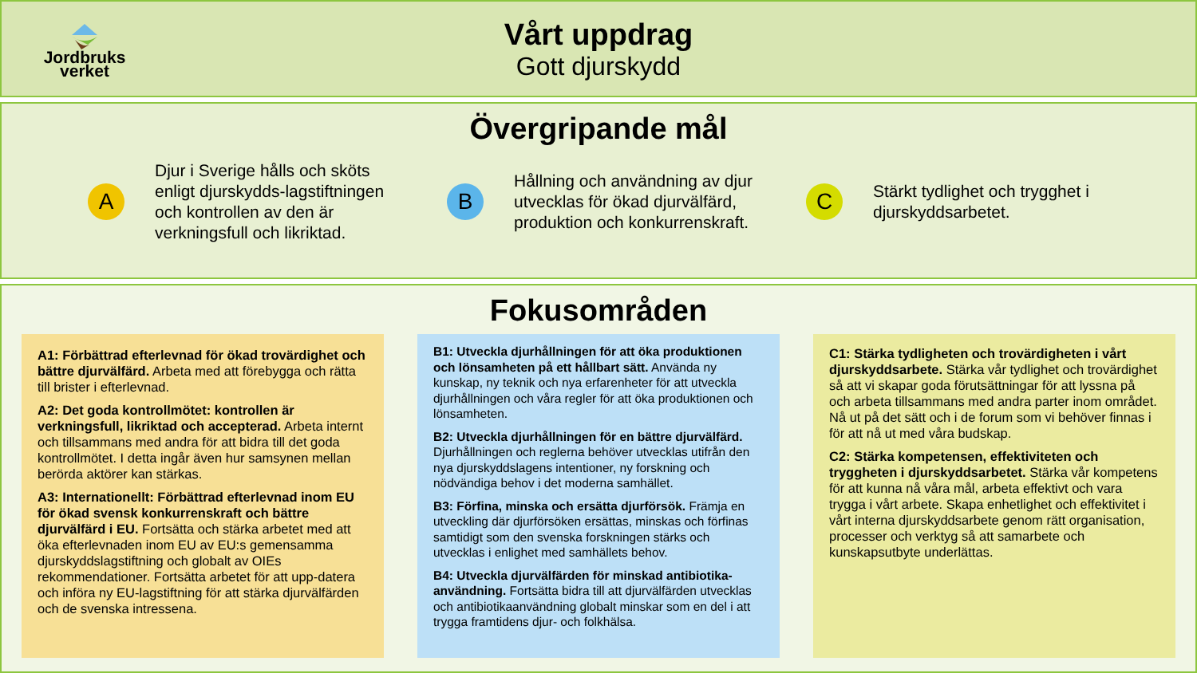Jordbruks
verket
Vårt uppdrag
Gott djurskydd
Övergripande mål
A
Djur i Sverige hålls och sköts enligt djurskydds-lagstiftningen och kontrollen av den är verkningsfull och likriktad.
B
Hållning och användning av djur utvecklas för ökad djurvälfärd, produktion och konkurrenskraft.
C
Stärkt tydlighet och trygghet i djurskyddsarbetet.
Fokusområden
A1: Förbättrad efterlevnad för ökad trovärdighet och bättre djurvälfärd. Arbeta med att förebygga och rätta till brister i efterlevnad.
A2: Det goda kontrollmötet: kontrollen är verkningsfull, likriktad och accepterad. Arbeta internt och tillsammans med andra för att bidra till det goda kontrollmötet. I detta ingår även hur samsynen mellan berörda aktörer kan stärkas.
A3: Internationellt: Förbättrad efterlevnad inom EU för ökad svensk konkurrenskraft och bättre djurvälfärd i EU. Fortsätta och stärka arbetet med att öka efterlevnaden inom EU av EU:s gemensamma djurskyddslagstiftning och globalt av OIEs rekommendationer. Fortsätta arbetet för att upp-datera och införa ny EU-lagstiftning för att stärka djurvälfärden och de svenska intressena.
B1: Utveckla djurhållningen för att öka produktionen och lönsamheten på ett hållbart sätt. Använda ny kunskap, ny teknik och nya erfarenheter för att utveckla djurhållningen och våra regler för att öka produktionen och lönsamheten.
B2: Utveckla djurhållningen för en bättre djurvälfärd. Djurhållningen och reglerna behöver utvecklas utifrån den nya djurskyddslagens intentioner, ny forskning och nödvändiga behov i det moderna samhället.
B3: Förfina, minska och ersätta djurförsök. Främja en utveckling där djurförsöken ersättas, minskas och förfinas samtidigt som den svenska forskningen stärks och utvecklas i enlighet med samhällets behov.
B4: Utveckla djurvälfärden för minskad antibiotika-användning. Fortsätta bidra till att djurvälfärden utvecklas och antibiotikaanvändning globalt minskar som en del i att trygga framtidens djur- och folkhälsa.
C1: Stärka tydligheten och trovärdigheten i vårt djurskyddsarbete. Stärka vår tydlighet och trovärdighet så att vi skapar goda förutsättningar för att lyssna på och arbeta tillsammans med andra parter inom området. Nå ut på det sätt och i de forum som vi behöver finnas i för att nå ut med våra budskap.
C2: Stärka kompetensen, effektiviteten och tryggheten i djurskyddsarbetet. Stärka vår kompetens för att kunna nå våra mål, arbeta effektivt och vara trygga i vårt arbete. Skapa enhetlighet och effektivitet i vårt interna djurskyddsarbete genom rätt organisation, processer och verktyg så att samarbete och kunskapsutbyte underlättas.